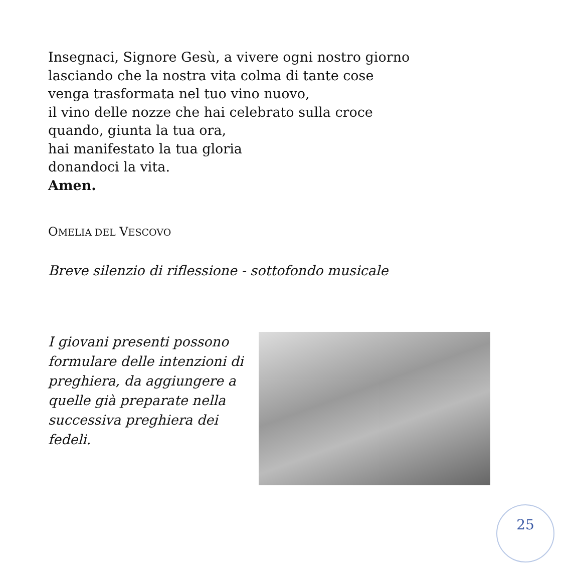Insegnaci, Signore Gesù, a vivere ogni nostro giorno
lasciando che la nostra vita colma di tante cose
venga trasformata nel tuo vino nuovo,
il vino delle nozze che hai celebrato sulla croce
quando, giunta la tua ora,
hai manifestato la tua gloria
donandoci la vita.
Amen.
OMELIA DEL VESCOVO
Breve silenzio di riflessione - sottofondo musicale
I giovani presenti possono formulare delle intenzioni di preghiera, da aggiungere a quelle già preparate nella successiva preghiera dei fedeli.
25